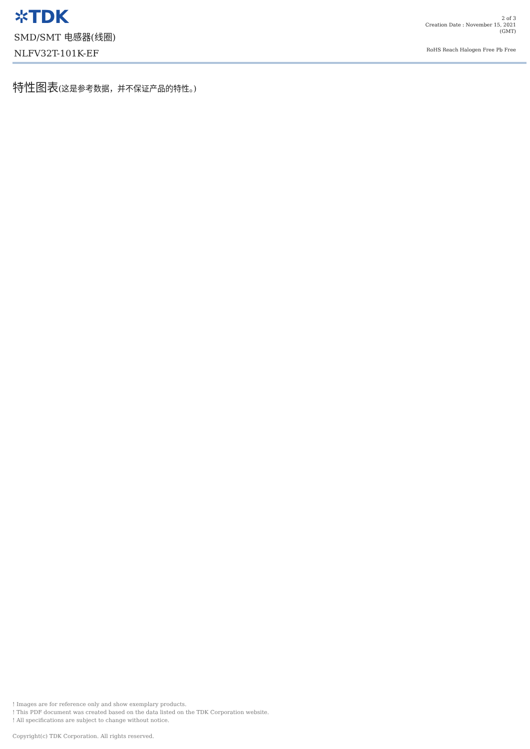✲TDK
SMD/SMT 电感器(线圈)
NLFV32T-101K-EF
2 of 3
Creation Date : November 15, 2021
(GMT)
RoHS Reach Halogen Free Pb Free
特性图表(这是参考数据，并不保证产品的特性。)
! Images are for reference only and show exemplary products.
! This PDF document was created based on the data listed on the TDK Corporation website.
! All specifications are subject to change without notice.
Copyright(c) TDK Corporation. All rights reserved.